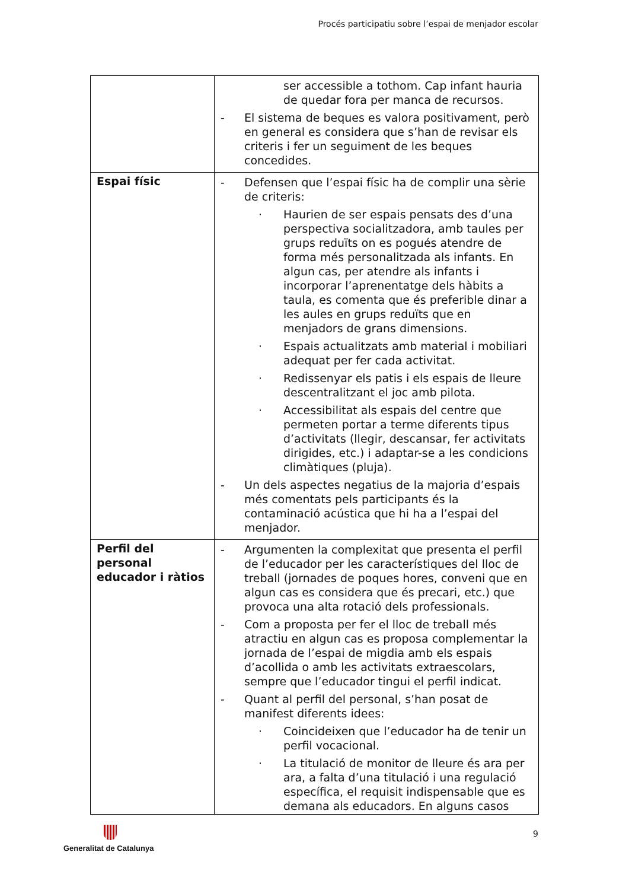Procés participatiu sobre l’espai de menjador escolar
| | ser accessible a tothom. Cap infant hauria de quedar fora per manca de recursos. - El sistema de beques es valora positivament, però en general es considera que s’han de revisar els criteris i fer un seguiment de les beques concedides. |
| Espai físic | - Defensen que l’espai físic ha de complir una sèrie de criteris: · Haurien de ser espais pensats des d’una perspectiva socialitzadora, amb taules per grups reduïts on es pogués atendre de forma més personalitzada als infants. En algun cas, per atendre als infants i incorporar l’aprenentatge dels hàbits a taula, es comenta que és preferible dinar a les aules en grups reduïts que en menjadors de grans dimensions. · Espais actualitzats amb material i mobiliari adequat per fer cada activitat. · Redissenyar els patis i els espais de lleure descentralitzant el joc amb pilota. · Accessibilitat als espais del centre que permeten portar a terme diferents tipus d’activitats (llegir, descansar, fer activitats dirigides, etc.) i adaptar-se a les condicions climàtiques (pluja). - Un dels aspectes negatius de la majoria d’espais més comentats pels participants és la contaminació acústica que hi ha a l’espai del menjador. |
| Perfil del personal educador i ràtios | - Argumenten la complexitat que presenta el perfil de l’educador per les característiques del lloc de treball (jornades de poques hores, conveni que en algun cas es considera que és precari, etc.) que provoca una alta rotació dels professionals. - Com a proposta per fer el lloc de treball més atractiu en algun cas es proposa complementar la jornada de l’espai de migdia amb els espais d’acollida o amb les activitats extraescolars, sempre que l’educador tingui el perfil indicat. - Quant al perfil del personal, s’han posat de manifest diferents idees: · Coincideixen que l’educador ha de tenir un perfil vocacional. · La titulació de monitor de lleure és ara per ara, a falta d’una titulació i una regulació específica, el requisit indispensable que es demana als educadors. En alguns casos |
9 Generalitat de Catalunya